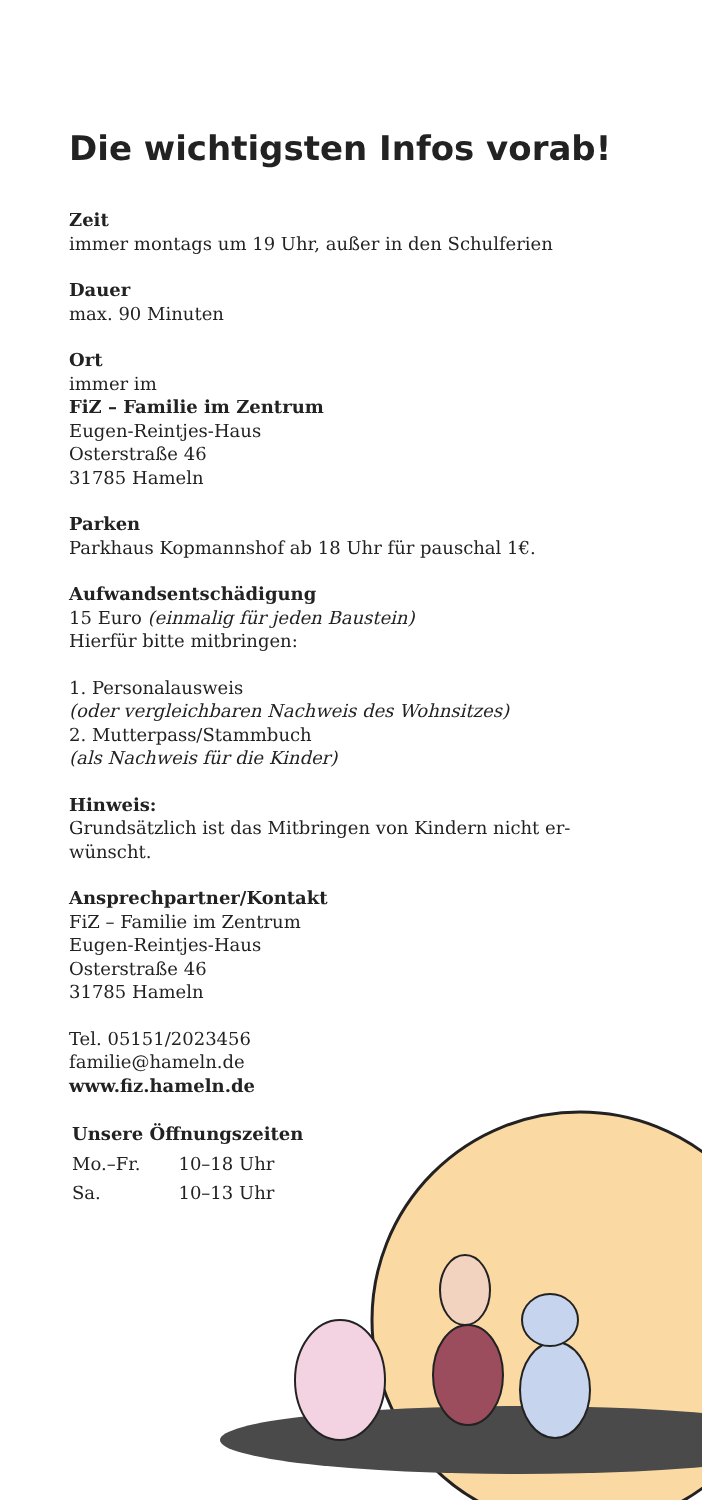Die wichtigsten Infos vorab!
Zeit
immer montags um 19 Uhr, außer in den Schulferien
Dauer
max. 90 Minuten
Ort
immer im
FiZ – Familie im Zentrum
Eugen-Reintjes-Haus
Osterstraße 46
31785 Hameln
Parken
Parkhaus Kopmannshof ab 18 Uhr für pauschal 1€.
Aufwandsentschädigung
15 Euro (einmalig für jeden Baustein)
Hierfür bitte mitbringen:
1. Personalausweis
(oder vergleichbaren Nachweis des Wohnsitzes)
2. Mutterpass/Stammbuch
(als Nachweis für die Kinder)
Hinweis:
Grundsätzlich ist das Mitbringen von Kindern nicht er-
wünscht.
Ansprechpartner/Kontakt
FiZ – Familie im Zentrum
Eugen-Reintjes-Haus
Osterstraße 46
31785 Hameln
Tel. 05151/2023456
familie@hameln.de
www.fiz.hameln.de
| Unsere Öffnungszeiten | |
| --- | --- |
| Mo.–Fr. | 10–18 Uhr |
| Sa. | 10–13 Uhr |